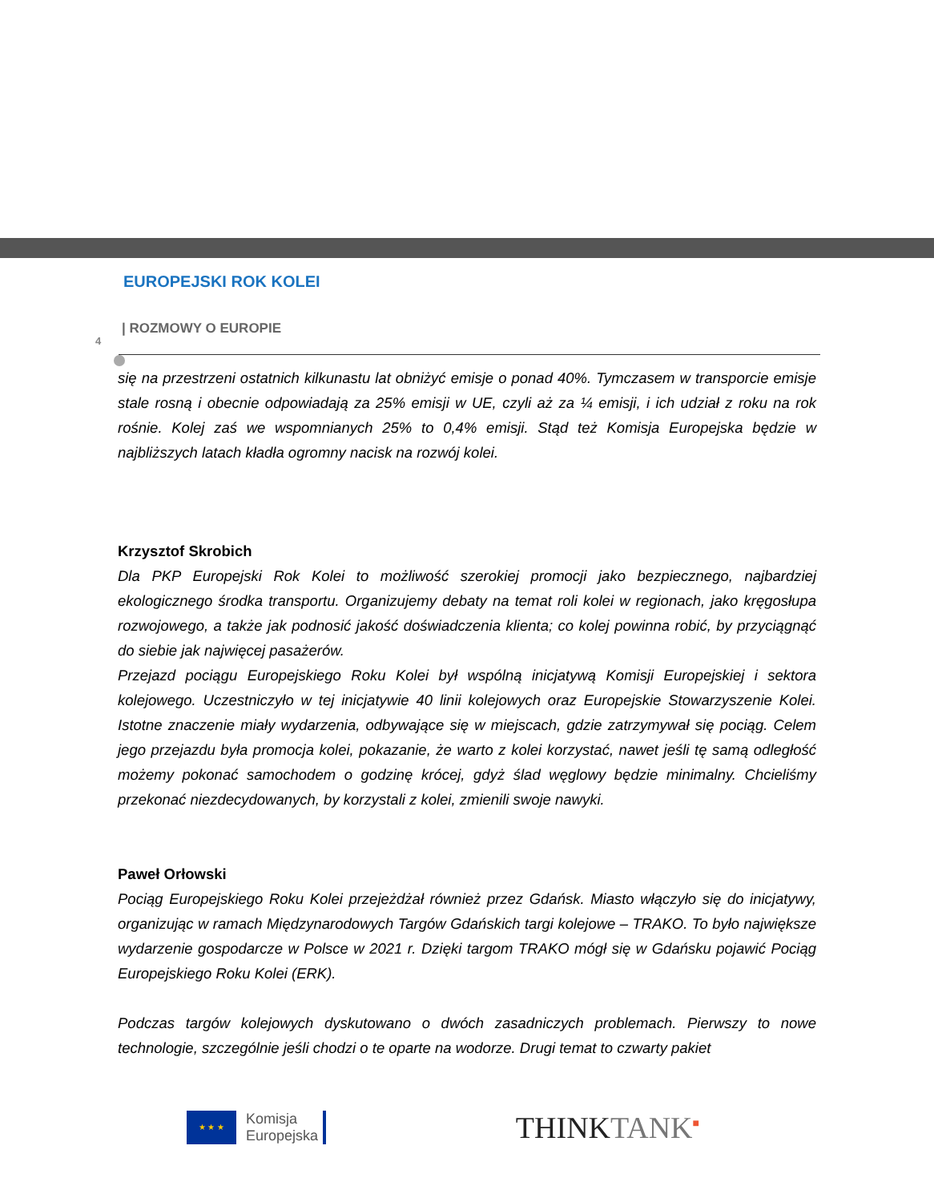EUROPEJSKI ROK KOLEI
| ROZMOWY O EUROPIE
4
się na przestrzeni ostatnich kilkunastu lat obniżyć emisje o ponad 40%. Tymczasem w transporcie emisje stale rosną i obecnie odpowiadają za 25% emisji w UE, czyli aż za ¼ emisji, i ich udział z roku na rok rośnie. Kolej zaś we wspomnianych 25% to 0,4% emisji. Stąd też Komisja Europejska będzie w najbliższych latach kładła ogromny nacisk na rozwój kolei.
Krzysztof Skrobich
Dla PKP Europejski Rok Kolei to możliwość szerokiej promocji jako bezpiecznego, najbardziej ekologicznego środka transportu. Organizujemy debaty na temat roli kolei w regionach, jako kręgosłupa rozwojowego, a także jak podnosić jakość doświadczenia klienta; co kolej powinna robić, by przyciągnąć do siebie jak najwięcej pasażerów.
Przejazd pociągu Europejskiego Roku Kolei był wspólną inicjatywą Komisji Europejskiej i sektora kolejowego. Uczestniczyło w tej inicjatywie 40 linii kolejowych oraz Europejskie Stowarzyszenie Kolei. Istotne znaczenie miały wydarzenia, odbywające się w miejscach, gdzie zatrzymywał się pociąg. Celem jego przejazdu była promocja kolei, pokazanie, że warto z kolei korzystać, nawet jeśli tę samą odległość możemy pokonać samochodem o godzinę krócej, gdyż ślad węglowy będzie minimalny. Chcieliśmy przekonać niezdecydowanych, by korzystali z kolei, zmienili swoje nawyki.
Paweł Orłowski
Pociąg Europejskiego Roku Kolei przejeżdżał również przez Gdańsk. Miasto włączyło się do inicjatywy, organizując w ramach Międzynarodowych Targów Gdańskich targi kolejowe – TRAKO. To było największe wydarzenie gospodarcze w Polsce w 2021 r. Dzięki targom TRAKO mógł się w Gdańsku pojawić Pociąg Europejskiego Roku Kolei (ERK).
Podczas targów kolejowych dyskutowano o dwóch zasadniczych problemach. Pierwszy to nowe technologie, szczególnie jeśli chodzi o te oparte na wodorze. Drugi temat to czwarty pakiet
★ ★ ★
Komisja
Europejska
THINKTANK<sup>■</sup>